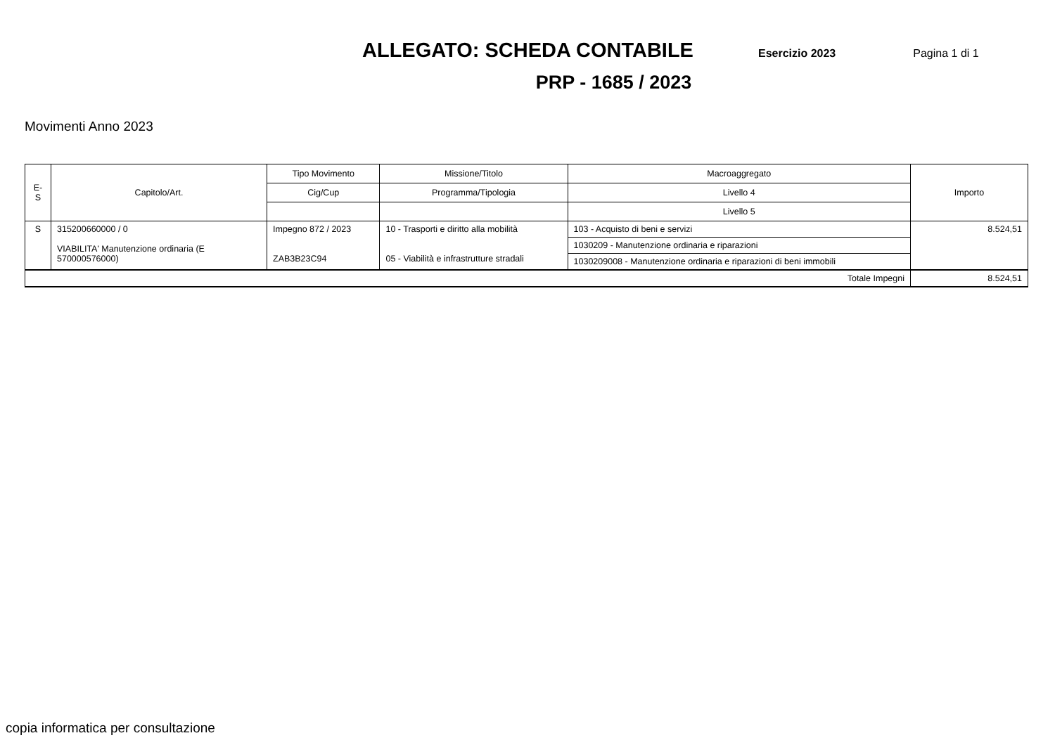ALLEGATO: SCHEDA CONTABILE Esercizio 2023 Pagina 1 di 1
PRP - 1685 / 2023
Movimenti Anno 2023
| E-S | Capitolo/Art. | Tipo Movimento | Missione/Titolo | Macroaggregato | Importo |
| --- | --- | --- | --- | --- | --- |
| | | Cig/Cup | Programma/Tipologia | Livello 4 | |
| | | | | Livello 5 | |
| S | 315200660000 / 0 VIABILITA' Manutenzione ordinaria (E 570000576000) | Impegno 872 / 2023 ZAB3B23C94 | 10 - Trasporti e diritto alla mobilità 05 - Viabilità e infrastrutture stradali | 103 - Acquisto di beni e servizi | 8.524,51 |
| | | | | 1030209 - Manutenzione ordinaria e riparazioni | |
| | | | | 1030209008 - Manutenzione ordinaria e riparazioni di beni immobili | |
| Totale Impegni | | | | | 8.524,51 |
copia informatica per consultazione